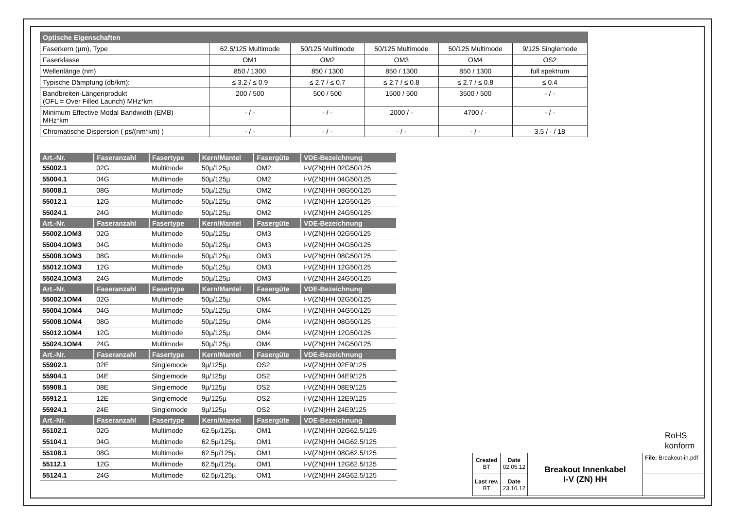| Optische Eigenschaften | | | | | |
| --- | --- | --- | --- | --- | --- |
| Faserkern (µm), Type | 62.5/125 Multimode | 50/125 Multimode | 50/125 Multimode | 50/125 Multimode | 9/125 Singlemode |
| Faserklasse | OM1 | OM2 | OM3 | OM4 | OS2 |
| Wellenlänge (nm) | 850 / 1300 | 850 / 1300 | 850 / 1300 | 850 / 1300 | full spektrum |
| Typische Dämpfung (db/km): | ≤ 3.2 / ≤ 0.9 | ≤ 2.7 / ≤ 0.7 | ≤ 2.7 / ≤ 0.8 | ≤ 2.7 / ≤ 0.8 | ≤ 0.4 |
| Bandbreiten-Längenprodukt (OFL = Over Filled Launch) MHz*km | 200 / 500 | 500 / 500 | 1500 / 500 | 3500 / 500 | - / - |
| Minimum Effective Modal Bandwidth (EMB) MHz*km | - / - | - / - | 2000 / - | 4700 / - | - / - |
| Chromatische Dispersion ( ps/(nm*km) ) | - / - | - / - | - / - | - / - | 3.5 / - / 18 |
| Art.-Nr. | Faseranzahl | Fasertype | Kern/Mantel | Fasergüte | VDE-Bezeichnung |
| --- | --- | --- | --- | --- | --- |
| 55002.1 | 02G | Multimode | 50µ/125µ | OM2 | I-V(ZN)HH 02G50/125 |
| 55004.1 | 04G | Multimode | 50µ/125µ | OM2 | I-V(ZN)HH 04G50/125 |
| 55008.1 | 08G | Multimode | 50µ/125µ | OM2 | I-V(ZN)HH 08G50/125 |
| 55012.1 | 12G | Multimode | 50µ/125µ | OM2 | I-V(ZN)HH 12G50/125 |
| 55024.1 | 24G | Multimode | 50µ/125µ | OM2 | I-V(ZN)HH 24G50/125 |
| Art.-Nr. | Faseranzahl | Fasertype | Kern/Mantel | Fasergüte | VDE-Bezeichnung |
| 55002.1OM3 | 02G | Multimode | 50µ/125µ | OM3 | I-V(ZN)HH 02G50/125 |
| 55004.1OM3 | 04G | Multimode | 50µ/125µ | OM3 | I-V(ZN)HH 04G50/125 |
| 55008.1OM3 | 08G | Multimode | 50µ/125µ | OM3 | I-V(ZN)HH 08G50/125 |
| 55012.1OM3 | 12G | Multimode | 50µ/125µ | OM3 | I-V(ZN)HH 12G50/125 |
| 55024.1OM3 | 24G | Multimode | 50µ/125µ | OM3 | I-V(ZN)HH 24G50/125 |
| Art.-Nr. | Faseranzahl | Fasertype | Kern/Mantel | Fasergüte | VDE-Bezeichnung |
| 55002.1OM4 | 02G | Multimode | 50µ/125µ | OM4 | I-V(ZN)HH 02G50/125 |
| 55004.1OM4 | 04G | Multimode | 50µ/125µ | OM4 | I-V(ZN)HH 04G50/125 |
| 55008.1OM4 | 08G | Multimode | 50µ/125µ | OM4 | I-V(ZN)HH 08G50/125 |
| 55012.1OM4 | 12G | Multimode | 50µ/125µ | OM4 | I-V(ZN)HH 12G50/125 |
| 55024.1OM4 | 24G | Multimode | 50µ/125µ | OM4 | I-V(ZN)HH 24G50/125 |
| Art.-Nr. | Faseranzahl | Fasertype | Kern/Mantel | Fasergüte | VDE-Bezeichnung |
| 55902.1 | 02E | Singlemode | 9µ/125µ | OS2 | I-V(ZN)HH 02E9/125 |
| 55904.1 | 04E | Singlemode | 9µ/125µ | OS2 | I-V(ZN)HH 04E9/125 |
| 55908.1 | 08E | Singlemode | 9µ/125µ | OS2 | I-V(ZN)HH 08E9/125 |
| 55912.1 | 12E | Singlemode | 9µ/125µ | OS2 | I-V(ZN)HH 12E9/125 |
| 55924.1 | 24E | Singlemode | 9µ/125µ | OS2 | I-V(ZN)HH 24E9/125 |
| Art.-Nr. | Faseranzahl | Fasertype | Kern/Mantel | Fasergüte | VDE-Bezeichnung |
| 55102.1 | 02G | Multimode | 62.5µ/125µ | OM1 | I-V(ZN)HH 02G62.5/125 |
| 55104.1 | 04G | Multimode | 62.5µ/125µ | OM1 | I-V(ZN)HH 04G62.5/125 |
| 55108.1 | 08G | Multimode | 62.5µ/125µ | OM1 | I-V(ZN)HH 08G62.5/125 |
| 55112.1 | 12G | Multimode | 62.5µ/125µ | OM1 | I-V(ZN)HH 12G62.5/125 |
| 55124.1 | 24G | Multimode | 62.5µ/125µ | OM1 | I-V(ZN)HH 24G62.5/125 |
RoHS
konform
| Created BT | Date 02.05.12 | Breakout Innenkabel I-V (ZN) HH | File: Breakout-in.pdf |
| Last rev. BT | Date 23.10.12 | | |